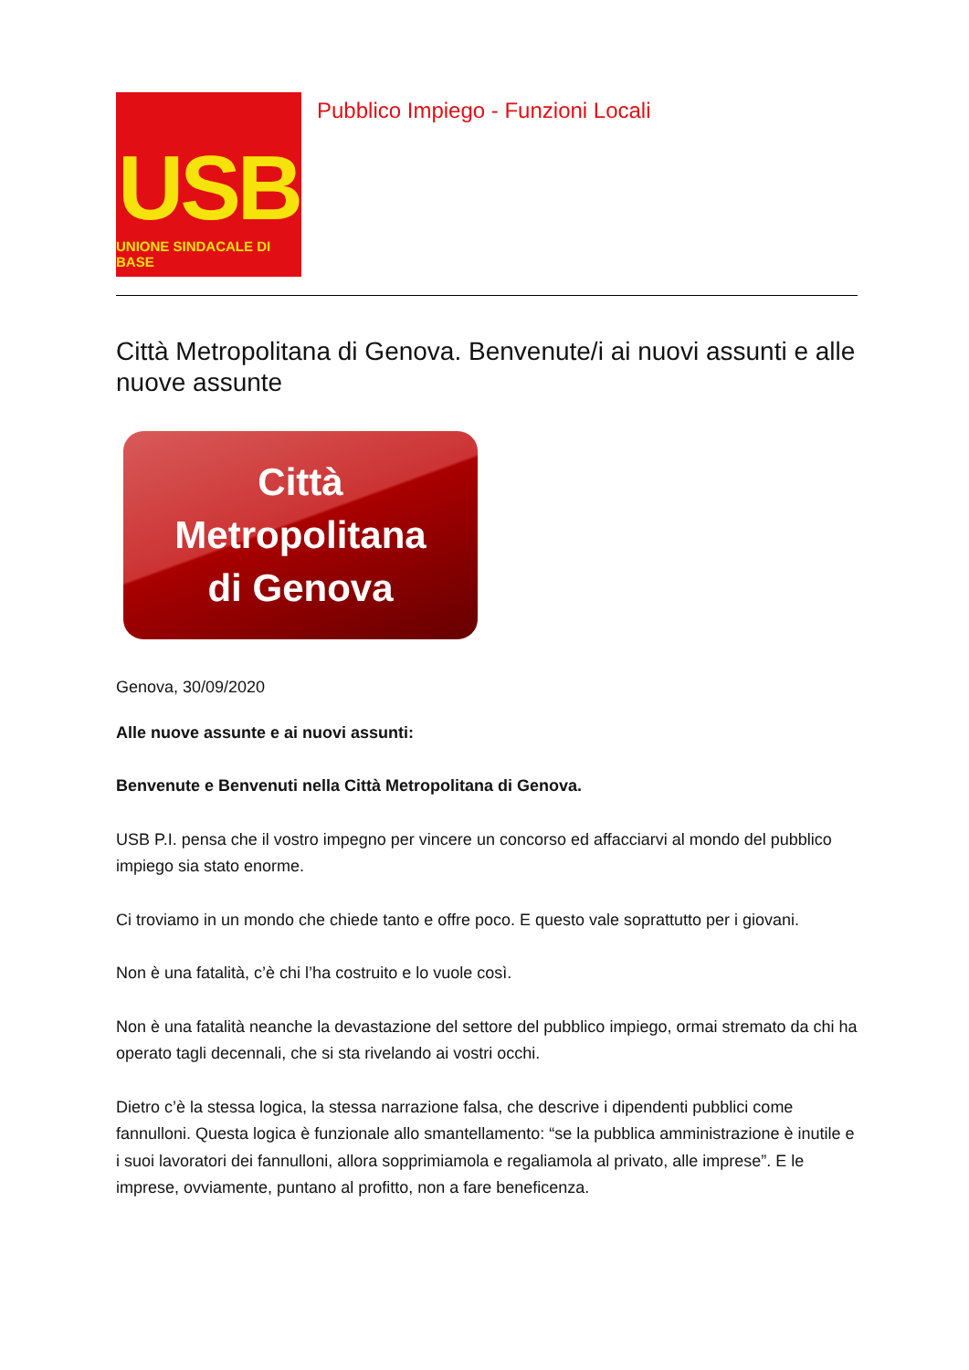USB
UNIONE SINDACALE DI BASE
Pubblico Impiego - Funzioni Locali
Città Metropolitana di Genova. Benvenute/i ai nuovi assunti e alle nuove assunte
Città
Metropolitana
di Genova
Genova, 30/09/2020
Alle nuove assunte e ai nuovi assunti:
Benvenute e Benvenuti nella Città Metropolitana di Genova.
USB P.I. pensa che il vostro impegno per vincere un concorso ed affacciarvi al mondo del pubblico impiego sia stato enorme.
Ci troviamo in un mondo che chiede tanto e offre poco. E questo vale soprattutto per i giovani.
Non è una fatalità, c’è chi l’ha costruito e lo vuole così.
Non è una fatalità neanche la devastazione del settore del pubblico impiego, ormai stremato da chi ha operato tagli decennali, che si sta rivelando ai vostri occhi.
Dietro c’è la stessa logica, la stessa narrazione falsa, che descrive i dipendenti pubblici come fannulloni. Questa logica è funzionale allo smantellamento: “se la pubblica amministrazione è inutile e i suoi lavoratori dei fannulloni, allora sopprimiamola e regaliamola al privato, alle imprese”. E le imprese, ovviamente, puntano al profitto, non a fare beneficenza.